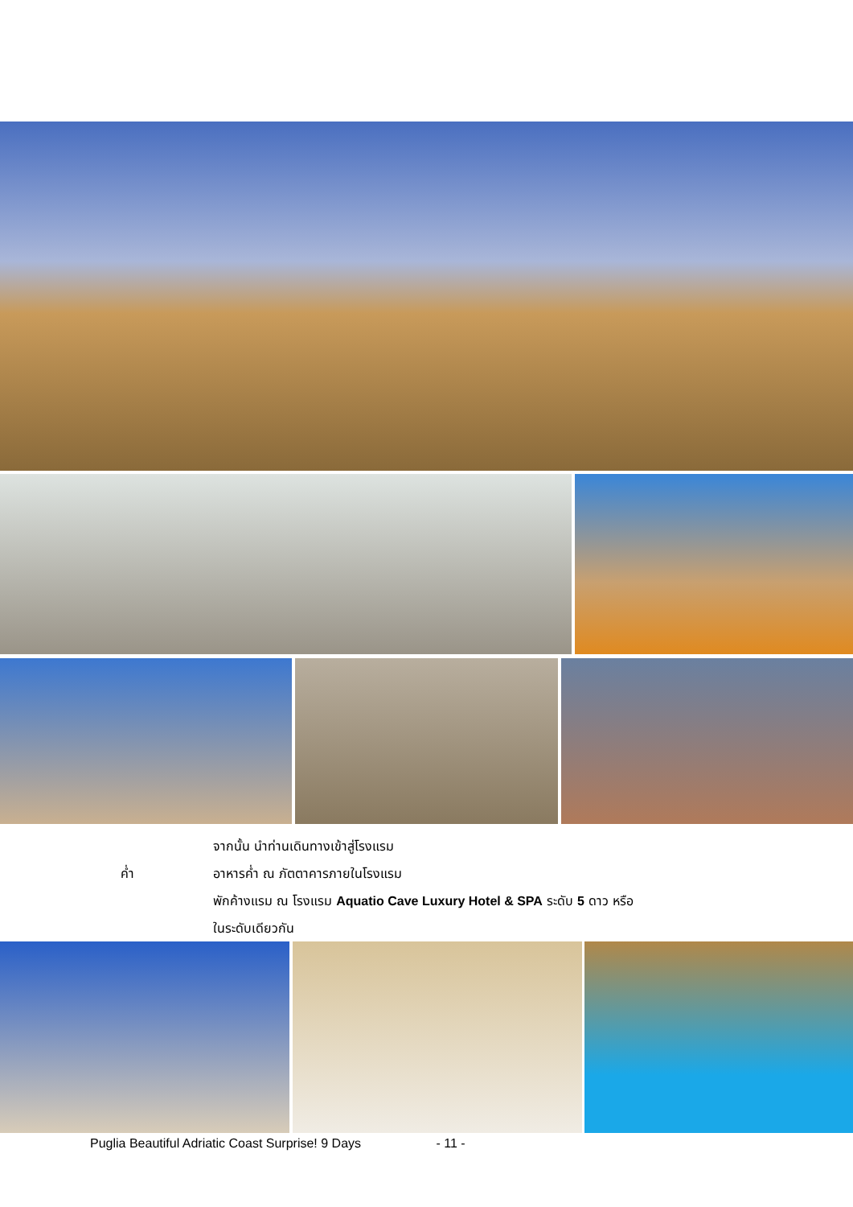จากนั้น นำท่านเดินทางเข้าสู่โรงแรม
ค่ำ อาหารค่ำ ณ ภัตตาคารภายในโรงแรม
พักค้างแรม ณ โรงแรม Aquatio Cave Luxury Hotel & SPA ระดับ 5 ดาว หรือ
ในระดับเดียวกัน
Puglia Beautiful Adriatic Coast Surprise! 9 Days - 11 -